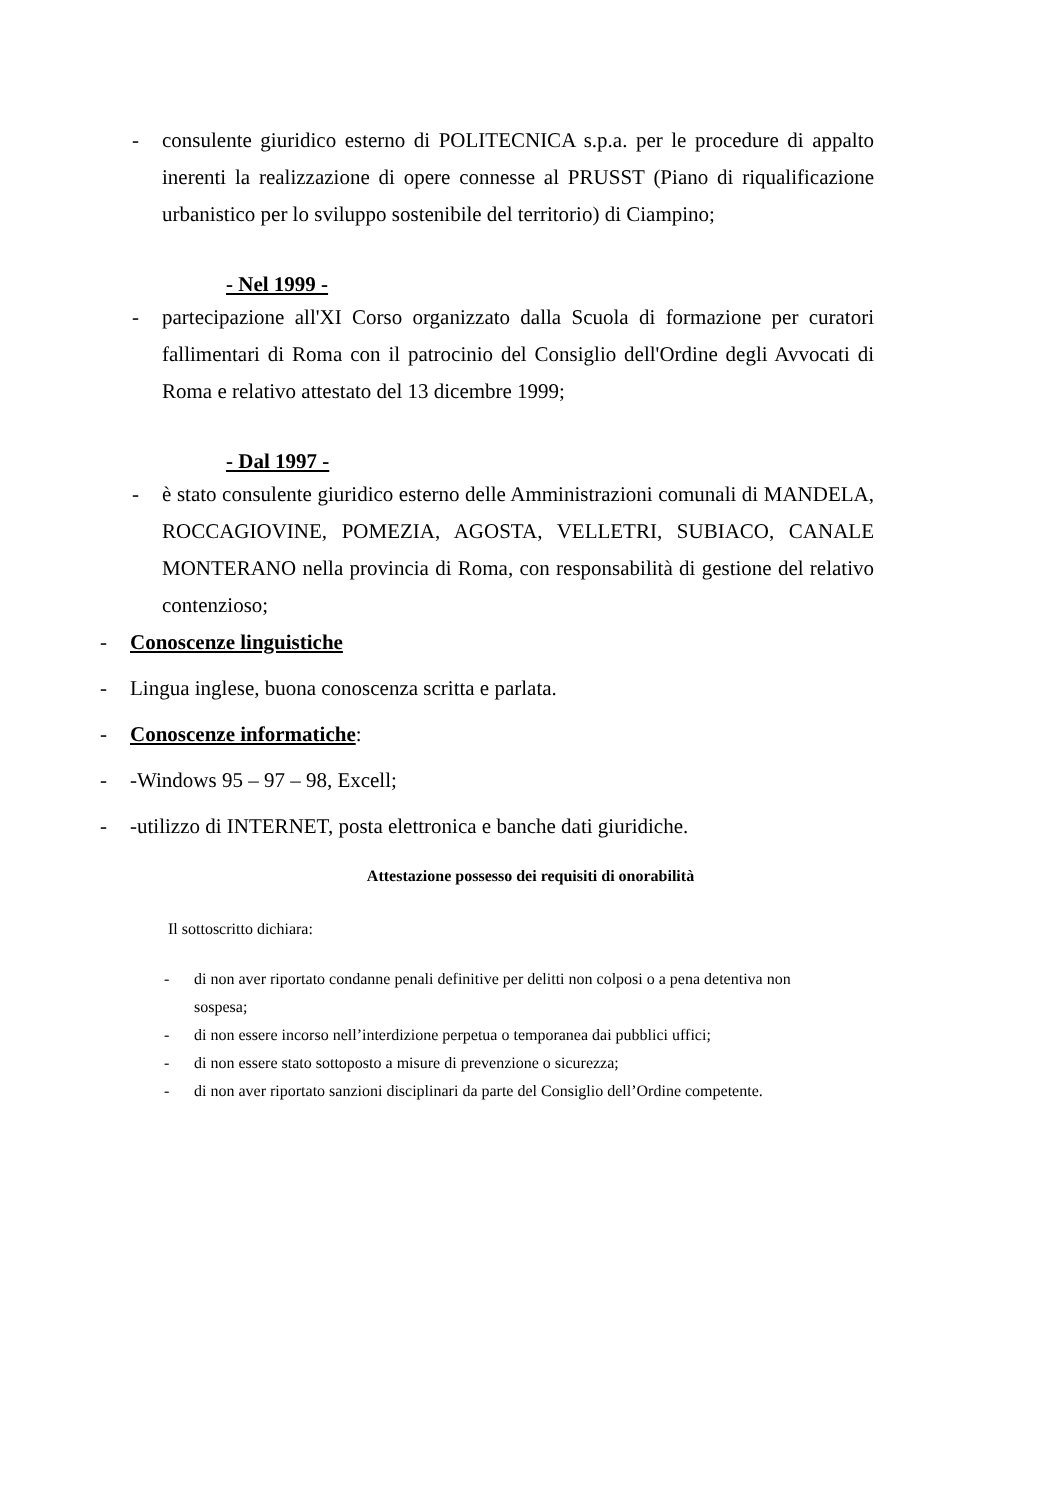- consulente giuridico esterno di POLITECNICA s.p.a. per le procedure di appalto inerenti la realizzazione di opere connesse al PRUSST (Piano di riqualificazione urbanistico per lo sviluppo sostenibile del territorio) di Ciampino;
- Nel 1999 -
- partecipazione all'XI Corso organizzato dalla Scuola di formazione per curatori fallimentari di Roma con il patrocinio del Consiglio dell'Ordine degli Avvocati di Roma e relativo attestato del 13 dicembre 1999;
- Dal 1997 -
- è stato consulente giuridico esterno delle Amministrazioni comunali di MANDELA, ROCCAGIOVINE, POMEZIA, AGOSTA, VELLETRI, SUBIACO, CANALE MONTERANO nella provincia di Roma, con responsabilità di gestione del relativo contenzioso;
- Conoscenze linguistiche
- Lingua inglese, buona conoscenza scritta e parlata.
- Conoscenze informatiche:
- -Windows 95 – 97 – 98, Excell;
- -utilizzo di INTERNET, posta elettronica e banche dati giuridiche.
Attestazione possesso dei requisiti di onorabilità
Il sottoscritto dichiara:
- di non aver riportato condanne penali definitive per delitti non colposi o a pena detentiva non sospesa;
- di non essere incorso nell’interdizione perpetua o temporanea dai pubblici uffici;
- di non essere stato sottoposto a misure di prevenzione o sicurezza;
- di non aver riportato sanzioni disciplinari da parte del Consiglio dell’Ordine competente.